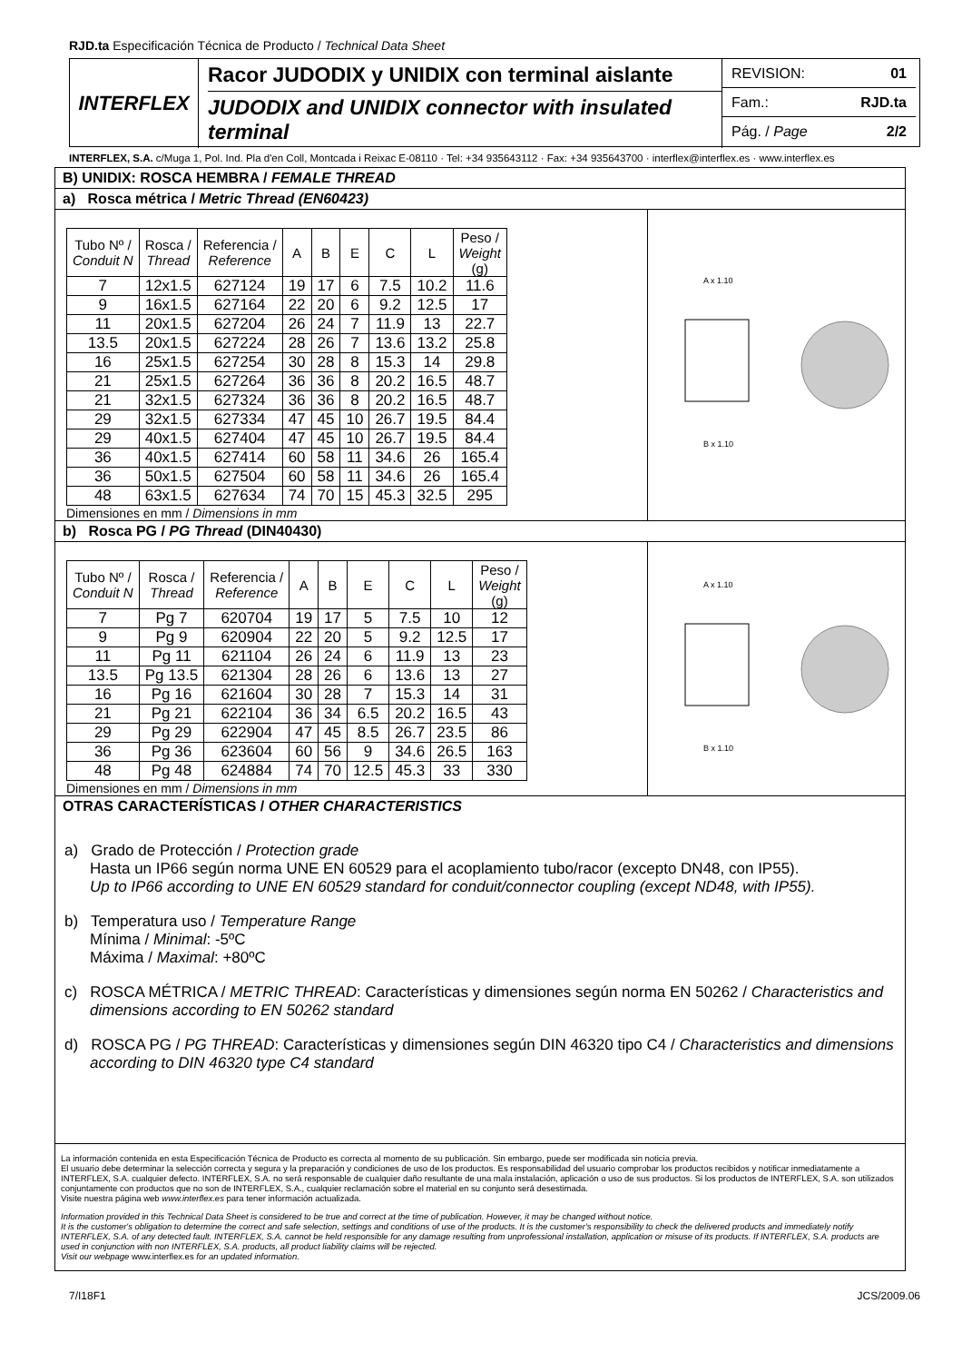RJD.ta Especificación Técnica de Producto / Technical Data Sheet
INTERFLEX
Racor JUDODIX y UNIDIX con terminal aislante
JUDODIX and UNIDIX connector with insulated terminal
REVISION: 01
Fam.: RJD.ta
Pág. / Page 2/2
INTERFLEX, S.A. c/Muga 1, Pol. Ind. Pla d'en Coll, Montcada i Reixac E-08110 · Tel: +34 935643112 · Fax: +34 935643700 · interflex@interflex.es · www.interflex.es
B) UNIDIX: ROSCA HEMBRA / FEMALE THREAD
a) Rosca métrica / Metric Thread (EN60423)
| Tubo Nº / Conduit N | Rosca / Thread | Referencia / Reference | A | B | E | C | L | Peso / Weight (g) |
| --- | --- | --- | --- | --- | --- | --- | --- | --- |
| 7 | 12x1.5 | 627124 | 19 | 17 | 6 | 7.5 | 10.2 | 11.6 |
| 9 | 16x1.5 | 627164 | 22 | 20 | 6 | 9.2 | 12.5 | 17 |
| 11 | 20x1.5 | 627204 | 26 | 24 | 7 | 11.9 | 13 | 22.7 |
| 13.5 | 20x1.5 | 627224 | 28 | 26 | 7 | 13.6 | 13.2 | 25.8 |
| 16 | 25x1.5 | 627254 | 30 | 28 | 8 | 15.3 | 14 | 29.8 |
| 21 | 25x1.5 | 627264 | 36 | 36 | 8 | 20.2 | 16.5 | 48.7 |
| 21 | 32x1.5 | 627324 | 36 | 36 | 8 | 20.2 | 16.5 | 48.7 |
| 29 | 32x1.5 | 627334 | 47 | 45 | 10 | 26.7 | 19.5 | 84.4 |
| 29 | 40x1.5 | 627404 | 47 | 45 | 10 | 26.7 | 19.5 | 84.4 |
| 36 | 40x1.5 | 627414 | 60 | 58 | 11 | 34.6 | 26 | 165.4 |
| 36 | 50x1.5 | 627504 | 60 | 58 | 11 | 34.6 | 26 | 165.4 |
| 48 | 63x1.5 | 627634 | 74 | 70 | 15 | 45.3 | 32.5 | 295 |
Dimensiones en mm / Dimensions in mm
A x 1.10
B x 1.10
b) Rosca PG / PG Thread (DIN40430)
| Tubo Nº / Conduit N | Rosca / Thread | Referencia / Reference | A | B | E | C | L | Peso / Weight (g) |
| --- | --- | --- | --- | --- | --- | --- | --- | --- |
| 7 | Pg 7 | 620704 | 19 | 17 | 5 | 7.5 | 10 | 12 |
| 9 | Pg 9 | 620904 | 22 | 20 | 5 | 9.2 | 12.5 | 17 |
| 11 | Pg 11 | 621104 | 26 | 24 | 6 | 11.9 | 13 | 23 |
| 13.5 | Pg 13.5 | 621304 | 28 | 26 | 6 | 13.6 | 13 | 27 |
| 16 | Pg 16 | 621604 | 30 | 28 | 7 | 15.3 | 14 | 31 |
| 21 | Pg 21 | 622104 | 36 | 34 | 6.5 | 20.2 | 16.5 | 43 |
| 29 | Pg 29 | 622904 | 47 | 45 | 8.5 | 26.7 | 23.5 | 86 |
| 36 | Pg 36 | 623604 | 60 | 56 | 9 | 34.6 | 26.5 | 163 |
| 48 | Pg 48 | 624884 | 74 | 70 | 12.5 | 45.3 | 33 | 330 |
Dimensiones en mm / Dimensions in mm
A x 1.10
B x 1.10
OTRAS CARACTERÍSTICAS / OTHER CHARACTERISTICS
a) Grado de Protección / Protection grade
Hasta un IP66 según norma UNE EN 60529 para el acoplamiento tubo/racor (excepto DN48, con IP55).
Up to IP66 according to UNE EN 60529 standard for conduit/connector coupling (except ND48, with IP55).
b) Temperatura uso / Temperature Range
Mínima / Minimal: -5ºC
Máxima / Maximal: +80ºC
c) ROSCA MÉTRICA / METRIC THREAD: Características y dimensiones según norma EN 50262 / Characteristics and dimensions according to EN 50262 standard
d) ROSCA PG / PG THREAD: Características y dimensiones según DIN 46320 tipo C4 / Characteristics and dimensions according to DIN 46320 type C4 standard
La información contenida en esta Especificación Técnica de Producto es correcta al momento de su publicación. Sin embargo, puede ser modificada sin noticia previa.
El usuario debe determinar la selección correcta y segura y la preparación y condiciones de uso de los productos. Es responsabilidad del usuario comprobar los productos recibidos y notificar inmediatamente a INTERFLEX, S.A. cualquier defecto. INTERFLEX, S.A. no será responsable de cualquier daño resultante de una mala instalación, aplicación o uso de sus productos. Si los productos de INTERFLEX, S.A. son utilizados conjuntamente con productos que no son de INTERFLEX, S.A., cualquier reclamación sobre el material en su conjunto será desestimada.
Visite nuestra página web www.interflex.es para tener información actualizada.
Information provided in this Technical Data Sheet is considered to be true and correct at the time of publication. However, it may be changed without notice.
It is the customer's obligation to determine the correct and safe selection, settings and conditions of use of the products. It is the customer's responsibility to check the delivered products and immediately notify INTERFLEX, S.A. of any detected fault. INTERFLEX, S.A. cannot be held responsible for any damage resulting from unprofessional installation, application or misuse of its products. If INTERFLEX, S.A. products are used in conjunction with non INTERFLEX, S.A. products, all product liability claims will be rejected.
Visit our webpage www.interflex.es for an updated information.
7/I18F1 JCS/2009.06